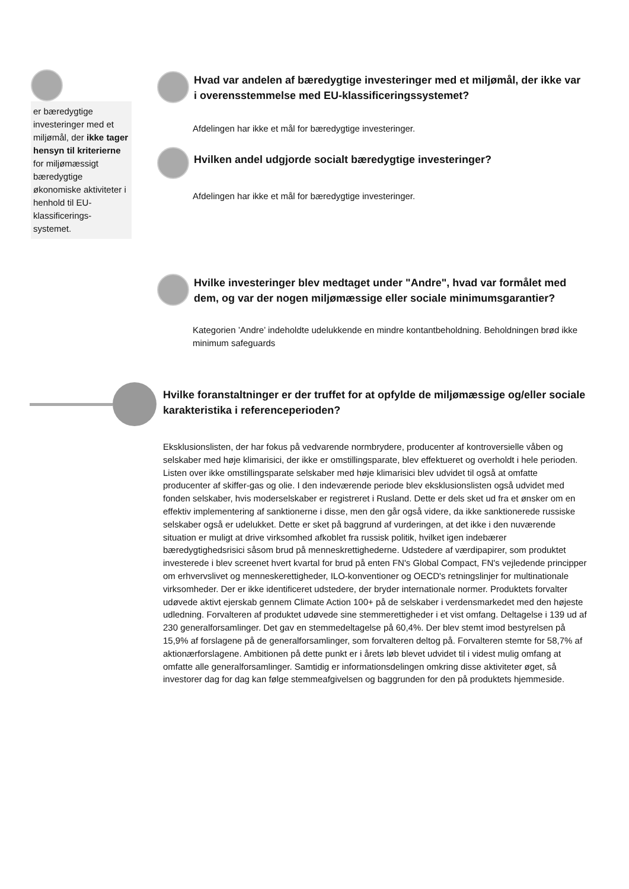er bæredygtige investeringer med et miljømål, der ikke tager hensyn til kriterierne for miljømæssigt bæredygtige økonomiske aktiviteter i henhold til EU-klassificerings-systemet.
Hvad var andelen af bæredygtige investeringer med et miljømål, der ikke var i overensstemmelse med EU-klassificeringssystemet?
Afdelingen har ikke et mål for bæredygtige investeringer.
Hvilken andel udgjorde socialt bæredygtige investeringer?
Afdelingen har ikke et mål for bæredygtige investeringer.
Hvilke investeringer blev medtaget under "Andre", hvad var formålet med dem, og var der nogen miljømæssige eller sociale minimumsgarantier?
Kategorien ’Andre’ indeholdte udelukkende en mindre kontantbeholdning. Beholdningen brød ikke minimum safeguards
Hvilke foranstaltninger er der truffet for at opfylde de miljømæssige og/eller sociale karakteristika i referenceperioden?
Eksklusionslisten, der har fokus på vedvarende normbrydere, producenter af kontroversielle våben og selskaber med høje klimarisici, der ikke er omstillingsparate, blev effektueret og overholdt i hele perioden. Listen over ikke omstillingsparate selskaber med høje klimarisici blev udvidet til også at omfatte producenter af skiffer-gas og olie. I den indeværende periode blev eksklusionslisten også udvidet med fonden selskaber, hvis moderselskaber er registreret i Rusland. Dette er dels sket ud fra et ønsker om en effektiv implementering af sanktionerne i disse, men den går også videre, da ikke sanktionerede russiske selskaber også er udelukket. Dette er sket på baggrund af vurderingen, at det ikke i den nuværende situation er muligt at drive virksomhed afkoblet fra russisk politik, hvilket igen indebærer bæredygtighedsrisici såsom brud på menneskrettighederne. Udstedere af værdipapirer, som produktet investerede i blev screenet hvert kvartal for brud på enten FN's Global Compact, FN's vejledende principper om erhvervslivet og menneskerettigheder, ILO-konventioner og OECD's retningslinjer for multinationale virksomheder. Der er ikke identificeret udstedere, der bryder internationale normer. Produktets forvalter udøvede aktivt ejerskab gennem Climate Action 100+ på de selskaber i verdensmarkedet med den højeste udledning. Forvalteren af produktet udøvede sine stemmerettigheder i et vist omfang. Deltagelse i 139 ud af 230 generalforsamlinger. Det gav en stemmedeltagelse på 60,4%. Der blev stemt imod bestyrelsen på 15,9% af forslagene på de generalforsamlinger, som forvalteren deltog på. Forvalteren stemte for 58,7% af aktionærforslagene. Ambitionen på dette punkt er i årets løb blevet udvidet til i videst mulig omfang at omfatte alle generalforsamlinger. Samtidig er informationsdelingen omkring disse aktiviteter øget, så investorer dag for dag kan følge stemmeafgivelsen og baggrunden for den på produktets hjemmeside.